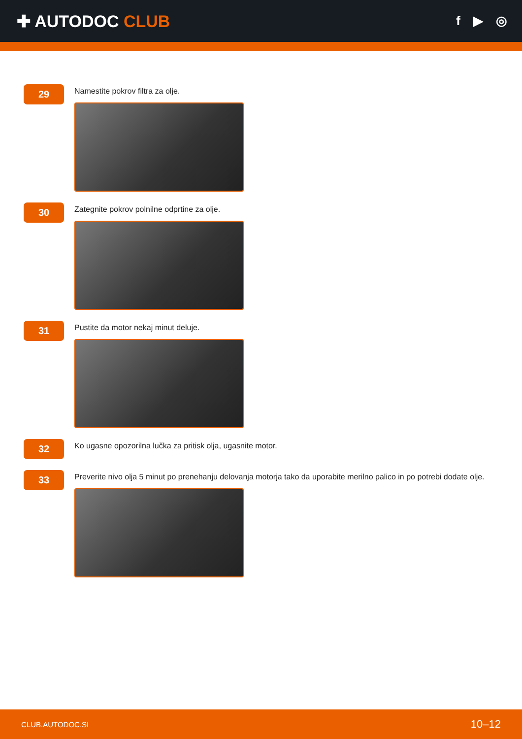✚ AUTODOC CLUB
f ▶ ◎
29
Namestite pokrov filtra za olje.
30
Zategnite pokrov polnilne odprtine za olje.
31
Pustite da motor nekaj minut deluje.
32
Ko ugasne opozorilna lučka za pritisk olja, ugasnite motor.
33
Preverite nivo olja 5 minut po prenehanju delovanja motorja tako da uporabite merilno palico in po potrebi dodate olje.
CLUB.AUTODOC.SI 10–12